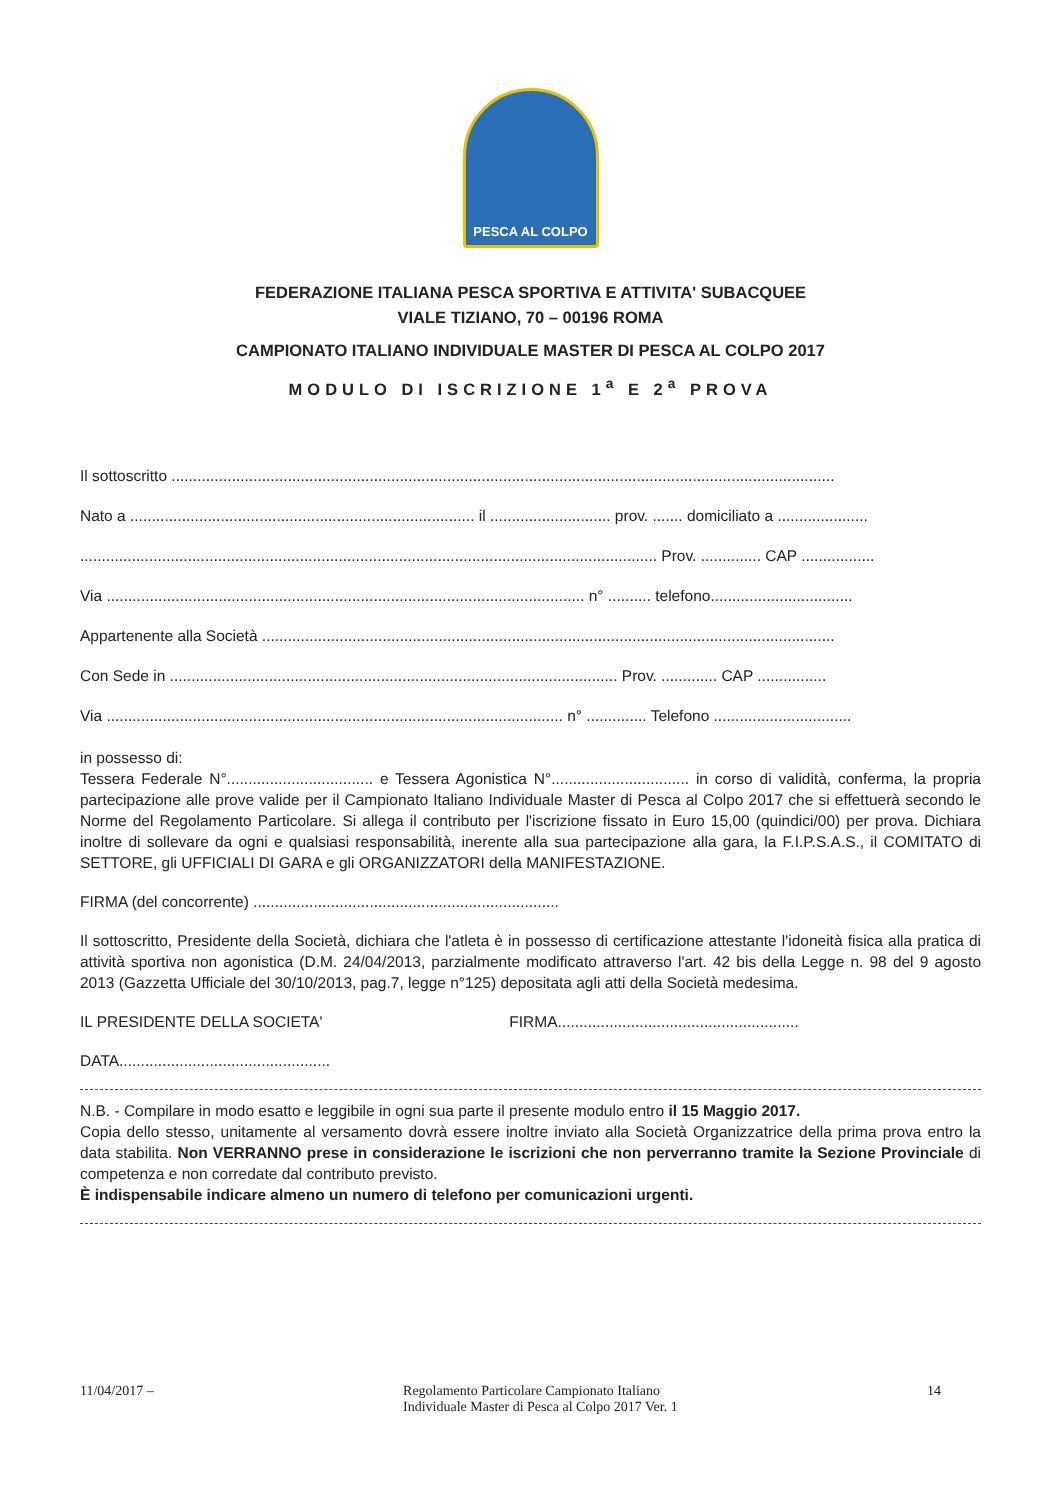PESCA AL COLPO
FEDERAZIONE ITALIANA PESCA SPORTIVA E ATTIVITA' SUBACQUEE
VIALE TIZIANO, 70 – 00196 ROMA
CAMPIONATO ITALIANO INDIVIDUALE MASTER DI PESCA AL COLPO 2017
MODULO DI ISCRIZIONE 1<sup>a</sup> E 2<sup>a</sup> PROVA
Il sottoscritto ..........................................................................................................................................................
Nato a ................................................................................ il ............................ prov. ....... domiciliato a .....................
...................................................................................................................................... Prov. .............. CAP .................
Via ............................................................................................................... n° .......... telefono.................................
Appartenente alla Società .....................................................................................................................................
Con Sede in ........................................................................................................ Prov. ............. CAP ................
Via .......................................................................................................... n° .............. Telefono ................................
in possesso di:
Tessera Federale N°.................................. e Tessera Agonistica N°................................ in corso di validità, conferma, la propria partecipazione alle prove valide per il Campionato Italiano Individuale Master di Pesca al Colpo 2017 che si effettuerà secondo le Norme del Regolamento Particolare. Si allega il contributo per l'iscrizione fissato in Euro 15,00 (quindici/00) per prova. Dichiara inoltre di sollevare da ogni e qualsiasi responsabilità, inerente alla sua partecipazione alla gara, la F.I.P.S.A.S., il COMITATO di SETTORE, gli UFFICIALI DI GARA e gli ORGANIZZATORI della MANIFESTAZIONE.
FIRMA (del concorrente) .......................................................................
Il sottoscritto, Presidente della Società, dichiara che l'atleta è in possesso di certificazione attestante l'idoneità fisica alla pratica di attività sportiva non agonistica (D.M. 24/04/2013, parzialmente modificato attraverso l'art. 42 bis della Legge n. 98 del 9 agosto 2013 (Gazzetta Ufficiale del 30/10/2013, pag.7, legge n°125) depositata agli atti della Società medesima.
IL PRESIDENTE DELLA SOCIETA' FIRMA........................................................
DATA.................................................
N.B. - Compilare in modo esatto e leggibile in ogni sua parte il presente modulo entro il 15 Maggio 2017.
Copia dello stesso, unitamente al versamento dovrà essere inoltre inviato alla Società Organizzatrice della prima prova entro la data stabilita. Non VERRANNO prese in considerazione le iscrizioni che non perverranno tramite la Sezione Provinciale di competenza e non corredate dal contributo previsto.
È indispensabile indicare almeno un numero di telefono per comunicazioni urgenti.
11/04/2017 – Regolamento Particolare Campionato Italiano
Individuale Master di Pesca al Colpo 2017 Ver. 1
14